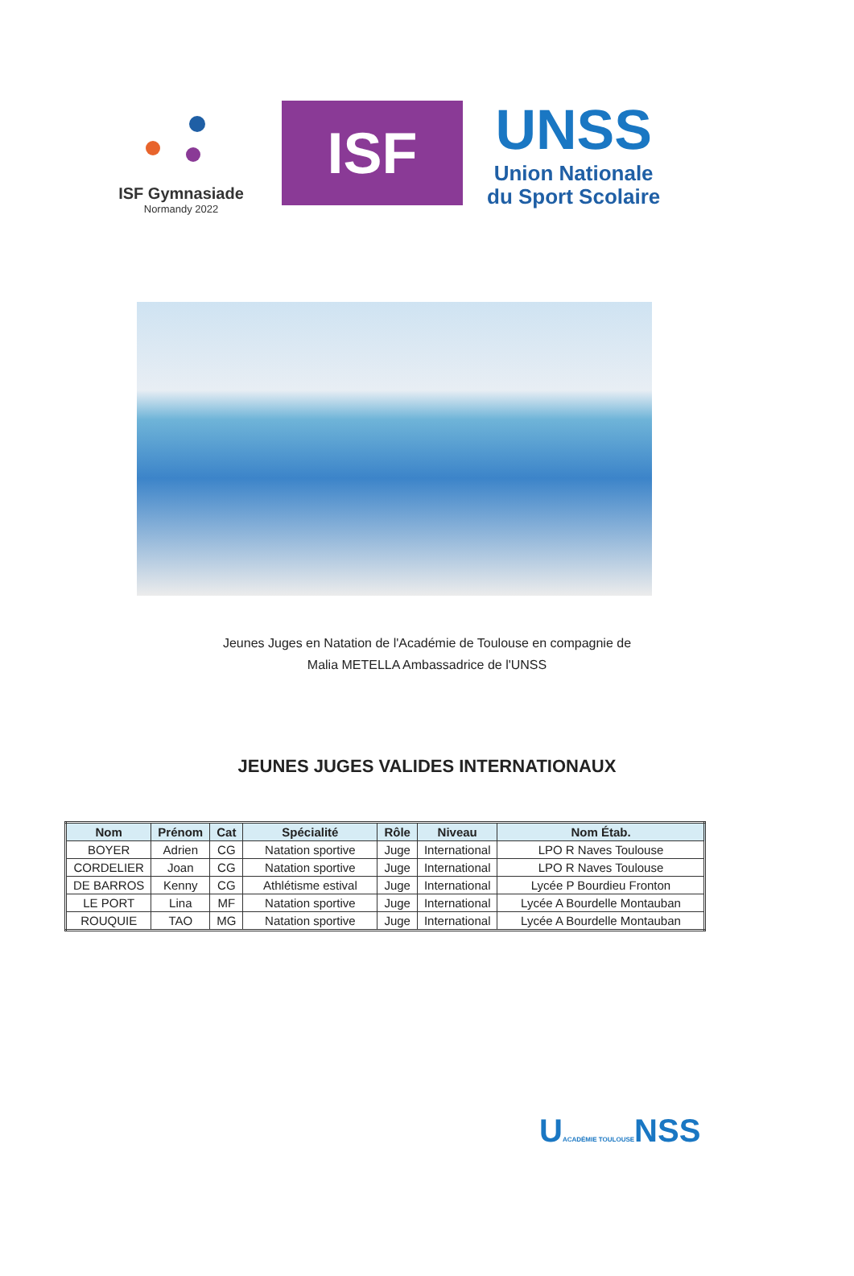ISF Gymnasiade
Normandy 2022
ISF
UNSS
Union Nationale
du Sport Scolaire
Jeunes Juges en Natation de l'Académie de Toulouse en compagnie de
Malia METELLA Ambassadrice de l'UNSS
JEUNES JUGES VALIDES INTERNATIONAUX
| Nom | Prénom | Cat | Spécialité | Rôle | Niveau | Nom Étab. |
| --- | --- | --- | --- | --- | --- | --- |
| BOYER | Adrien | CG | Natation sportive | Juge | International | LPO R Naves Toulouse |
| CORDELIER | Joan | CG | Natation sportive | Juge | International | LPO R Naves Toulouse |
| DE BARROS | Kenny | CG | Athlétisme estival | Juge | International | Lycée P Bourdieu Fronton |
| LE PORT | Lina | MF | Natation sportive | Juge | International | Lycée A Bourdelle Montauban |
| ROUQUIE | TAO | MG | Natation sportive | Juge | International | Lycée A Bourdelle Montauban |
UACADÉMIE TOULOUSENSS